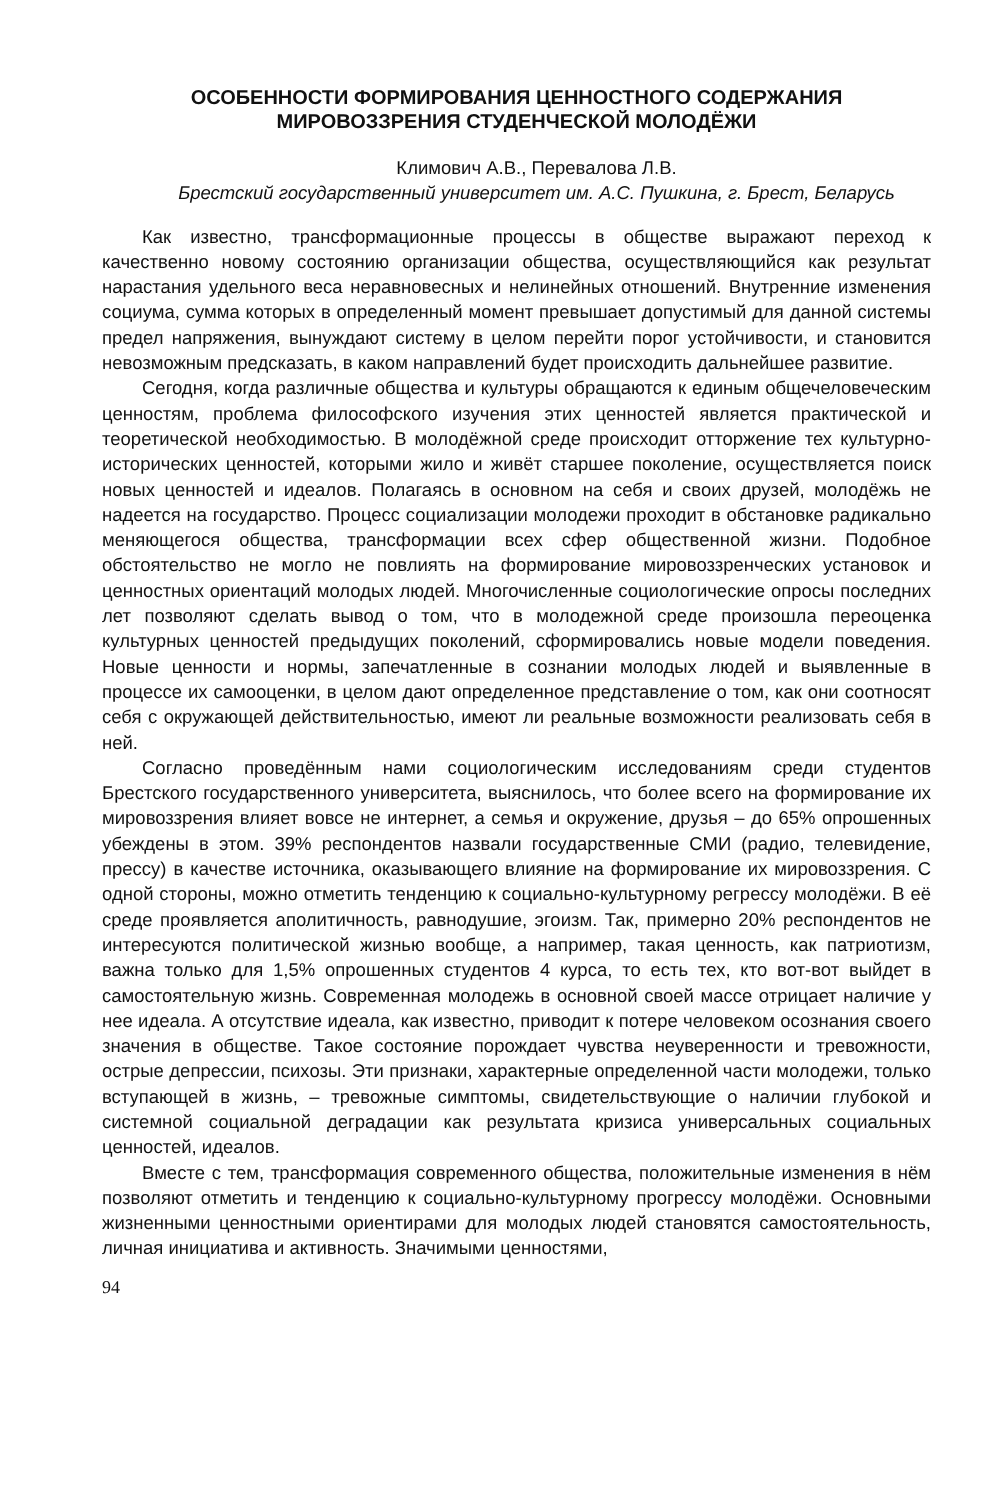ОСОБЕННОСТИ ФОРМИРОВАНИЯ ЦЕННОСТНОГО СОДЕРЖАНИЯ
МИРОВОЗЗРЕНИЯ СТУДЕНЧЕСКОЙ МОЛОДЁЖИ
Климович А.В., Перевалова Л.В.
Брестский государственный университет им. А.С. Пушкина, г. Брест, Беларусь
Как известно, трансформационные процессы в обществе выражают переход к качественно новому состоянию организации общества, осуществляющийся как результат нарастания удельного веса неравновесных и нелинейных отношений. Внутренние изменения социума, сумма которых в определенный момент превышает допустимый для данной системы предел напряжения, вынуждают систему в целом перейти порог устойчивости, и становится невозможным предсказать, в каком направлений будет происходить дальнейшее развитие.
Сегодня, когда различные общества и культуры обращаются к единым общечеловеческим ценностям, проблема философского изучения этих ценностей является практической и теоретической необходимостью. В молодёжной среде происходит отторжение тех культурно-исторических ценностей, которыми жило и живёт старшее поколение, осуществляется поиск новых ценностей и идеалов. Полагаясь в основном на себя и своих друзей, молодёжь не надеется на государство. Процесс социализации молодежи проходит в обстановке радикально меняющегося общества, трансформации всех сфер общественной жизни. Подобное обстоятельство не могло не повлиять на формирование мировоззренческих установок и ценностных ориентаций молодых людей. Многочисленные социологические опросы последних лет позволяют сделать вывод о том, что в молодежной среде произошла переоценка культурных ценностей предыдущих поколений, сформировались новые модели поведения. Новые ценности и нормы, запечатленные в сознании молодых людей и выявленные в процессе их самооценки, в целом дают определенное представление о том, как они соотносят себя с окружающей действительностью, имеют ли реальные возможности реализовать себя в ней.
Согласно проведённым нами социологическим исследованиям среди студентов Брестского государственного университета, выяснилось, что более всего на формирование их мировоззрения влияет вовсе не интернет, а семья и окружение, друзья – до 65% опрошенных убеждены в этом. 39% респондентов назвали государственные СМИ (радио, телевидение, прессу) в качестве источника, оказывающего влияние на формирование их мировоззрения. С одной стороны, можно отметить тенденцию к социально-культурному регрессу молодёжи. В её среде проявляется аполитичность, равнодушие, эгоизм. Так, примерно 20% респондентов не интересуются политической жизнью вообще, а например, такая ценность, как патриотизм, важна только для 1,5% опрошенных студентов 4 курса, то есть тех, кто вот-вот выйдет в самостоятельную жизнь. Современная молодежь в основной своей массе отрицает наличие у нее идеала. А отсутствие идеала, как известно, приводит к потере человеком осознания своего значения в обществе. Такое состояние порождает чувства неуверенности и тревожности, острые депрессии, психозы. Эти признаки, характерные определенной части молодежи, только вступающей в жизнь, – тревожные симптомы, свидетельствующие о наличии глубокой и системной социальной деградации как результата кризиса универсальных социальных ценностей, идеалов.
Вместе с тем, трансформация современного общества, положительные изменения в нём позволяют отметить и тенденцию к социально-культурному прогрессу молодёжи. Основными жизненными ценностными ориентирами для молодых людей становятся самостоятельность, личная инициатива и активность. Значимыми ценностями,
94